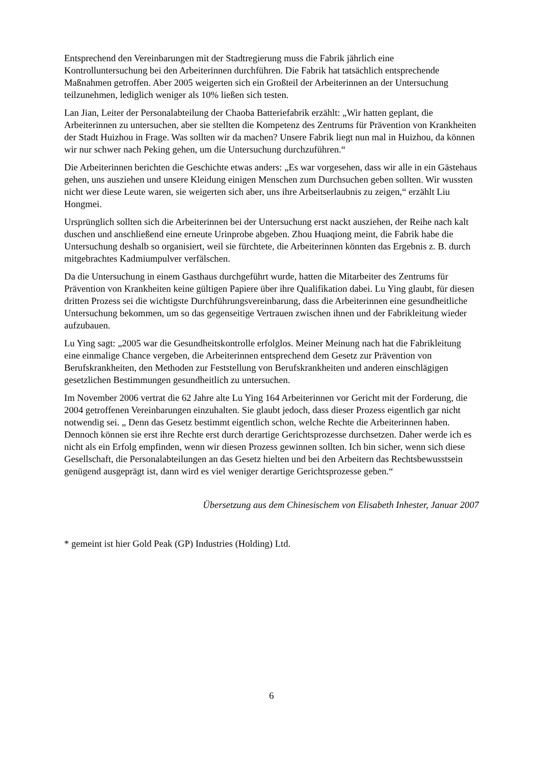Entsprechend den Vereinbarungen mit der Stadtregierung muss die Fabrik jährlich eine Kontrolluntersuchung bei den Arbeiterinnen durchführen. Die Fabrik hat tatsächlich entsprechende Maßnahmen getroffen. Aber 2005 weigerten sich ein Großteil der Arbeiterinnen an der Untersuchung teilzunehmen, lediglich weniger als 10% ließen sich testen.
Lan Jian, Leiter der Personalabteilung der Chaoba Batteriefabrik erzählt: „Wir hatten geplant, die Arbeiterinnen zu untersuchen, aber sie stellten die Kompetenz des Zentrums für Prävention von Krankheiten der Stadt Huizhou in Frage. Was sollten wir da machen? Unsere Fabrik liegt nun mal in Huizhou, da können wir nur schwer nach Peking gehen, um die Untersuchung durchzuführen.“
Die Arbeiterinnen berichten die Geschichte etwas anders: „Es war vorgesehen, dass wir alle in ein Gästehaus gehen, uns ausziehen und unsere Kleidung einigen Menschen zum Durchsuchen geben sollten. Wir wussten nicht wer diese Leute waren, sie weigerten sich aber, uns ihre Arbeitserlaubnis zu zeigen,“ erzählt Liu Hongmei.
Ursprünglich sollten sich die Arbeiterinnen bei der Untersuchung erst nackt ausziehen, der Reihe nach kalt duschen und anschließend eine erneute Urinprobe abgeben. Zhou Huaqiong meint, die Fabrik habe die Untersuchung deshalb so organisiert, weil sie fürchtete, die Arbeiterinnen könnten das Ergebnis z. B. durch mitgebrachtes Kadmiumpulver verfälschen.
Da die Untersuchung in einem Gasthaus durchgeführt wurde, hatten die Mitarbeiter des Zentrums für Prävention von Krankheiten keine gültigen Papiere über ihre Qualifikation dabei. Lu Ying glaubt, für diesen dritten Prozess sei die wichtigste Durchführungsvereinbarung, dass die Arbeiterinnen eine gesundheitliche Untersuchung bekommen, um so das gegenseitige Vertrauen zwischen ihnen und der Fabrikleitung wieder aufzubauen.
Lu Ying sagt: „2005 war die Gesundheitskontrolle erfolglos. Meiner Meinung nach hat die Fabrikleitung eine einmalige Chance vergeben, die Arbeiterinnen entsprechend dem Gesetz zur Prävention von Berufskrankheiten, den Methoden zur Feststellung von Berufskrankheiten und anderen einschlägigen gesetzlichen Bestimmungen gesundheitlich zu untersuchen.
Im November 2006 vertrat die 62 Jahre alte Lu Ying 164 Arbeiterinnen vor Gericht mit der Forderung, die 2004 getroffenen Vereinbarungen einzuhalten. Sie glaubt jedoch, dass dieser Prozess eigentlich gar nicht notwendig sei. „ Denn das Gesetz bestimmt eigentlich schon, welche Rechte die Arbeiterinnen haben. Dennoch können sie erst ihre Rechte erst durch derartige Gerichtsprozesse durchsetzen. Daher werde ich es nicht als ein Erfolg empfinden, wenn wir diesen Prozess gewinnen sollten. Ich bin sicher, wenn sich diese Gesellschaft, die Personalabteilungen an das Gesetz hielten und bei den Arbeitern das Rechtsbewusstsein genügend ausgeprägt ist, dann wird es viel weniger derartige Gerichtsprozesse geben.“
Übersetzung aus dem Chinesischem von Elisabeth Inhester, Januar 2007
* gemeint ist hier Gold Peak (GP) Industries (Holding) Ltd.
6